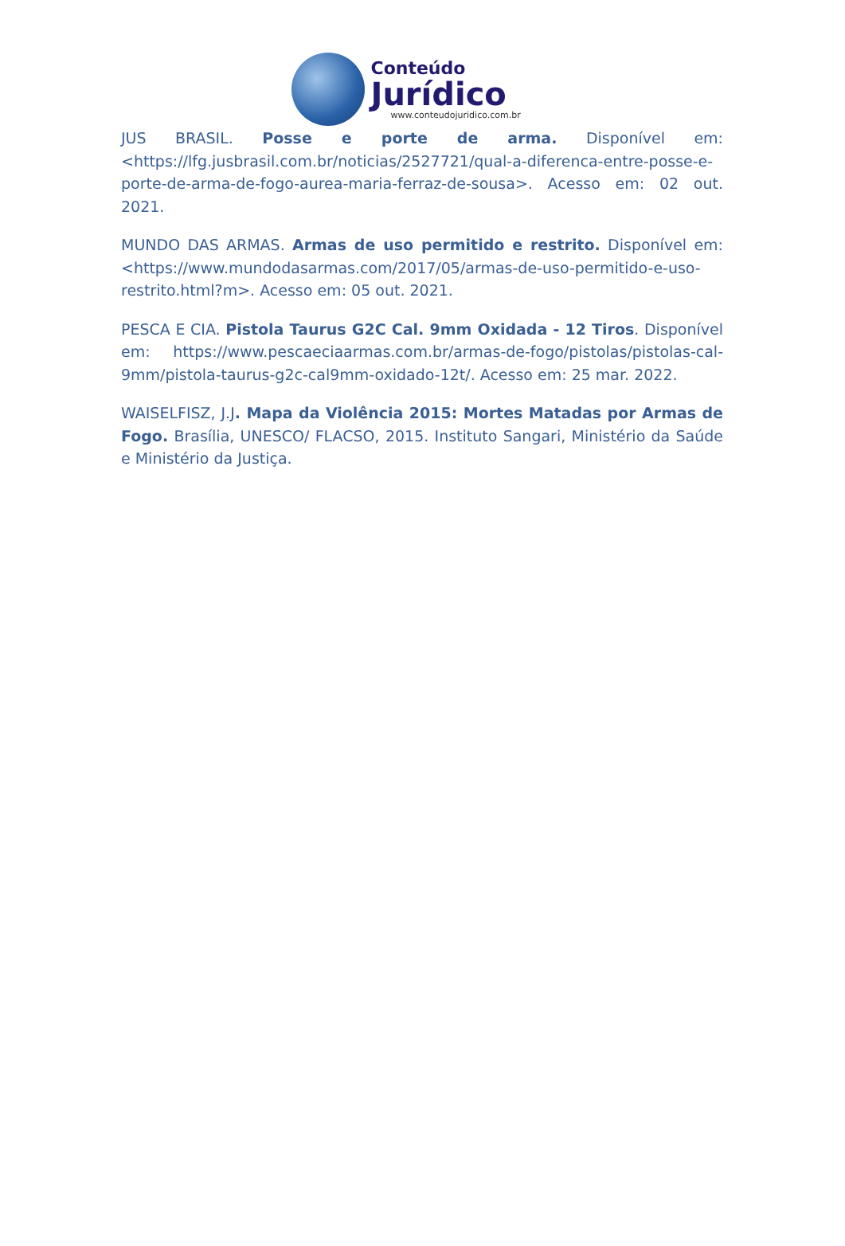Conteúdo
Jurídico
www.conteudojuridico.com.br
JUS BRASIL. Posse e porte de arma. Disponível em: <https://lfg.jusbrasil.com.br/noticias/2527721/qual-a-diferenca-entre-posse-e-porte-de-arma-de-fogo-aurea-maria-ferraz-de-sousa>. Acesso em: 02 out. 2021.
MUNDO DAS ARMAS. Armas de uso permitido e restrito. Disponível em: <https://www.mundodasarmas.com/2017/05/armas-de-uso-permitido-e-uso-restrito.html?m>. Acesso em: 05 out. 2021.
PESCA E CIA. Pistola Taurus G2C Cal. 9mm Oxidada - 12 Tiros. Disponível em: https://www.pescaeciaarmas.com.br/armas-de-fogo/pistolas/pistolas-cal-9mm/pistola-taurus-g2c-cal9mm-oxidado-12t/. Acesso em: 25 mar. 2022.
WAISELFISZ, J.J. Mapa da Violência 2015: Mortes Matadas por Armas de Fogo. Brasília, UNESCO/ FLACSO, 2015. Instituto Sangari, Ministério da Saúde e Ministério da Justiça.